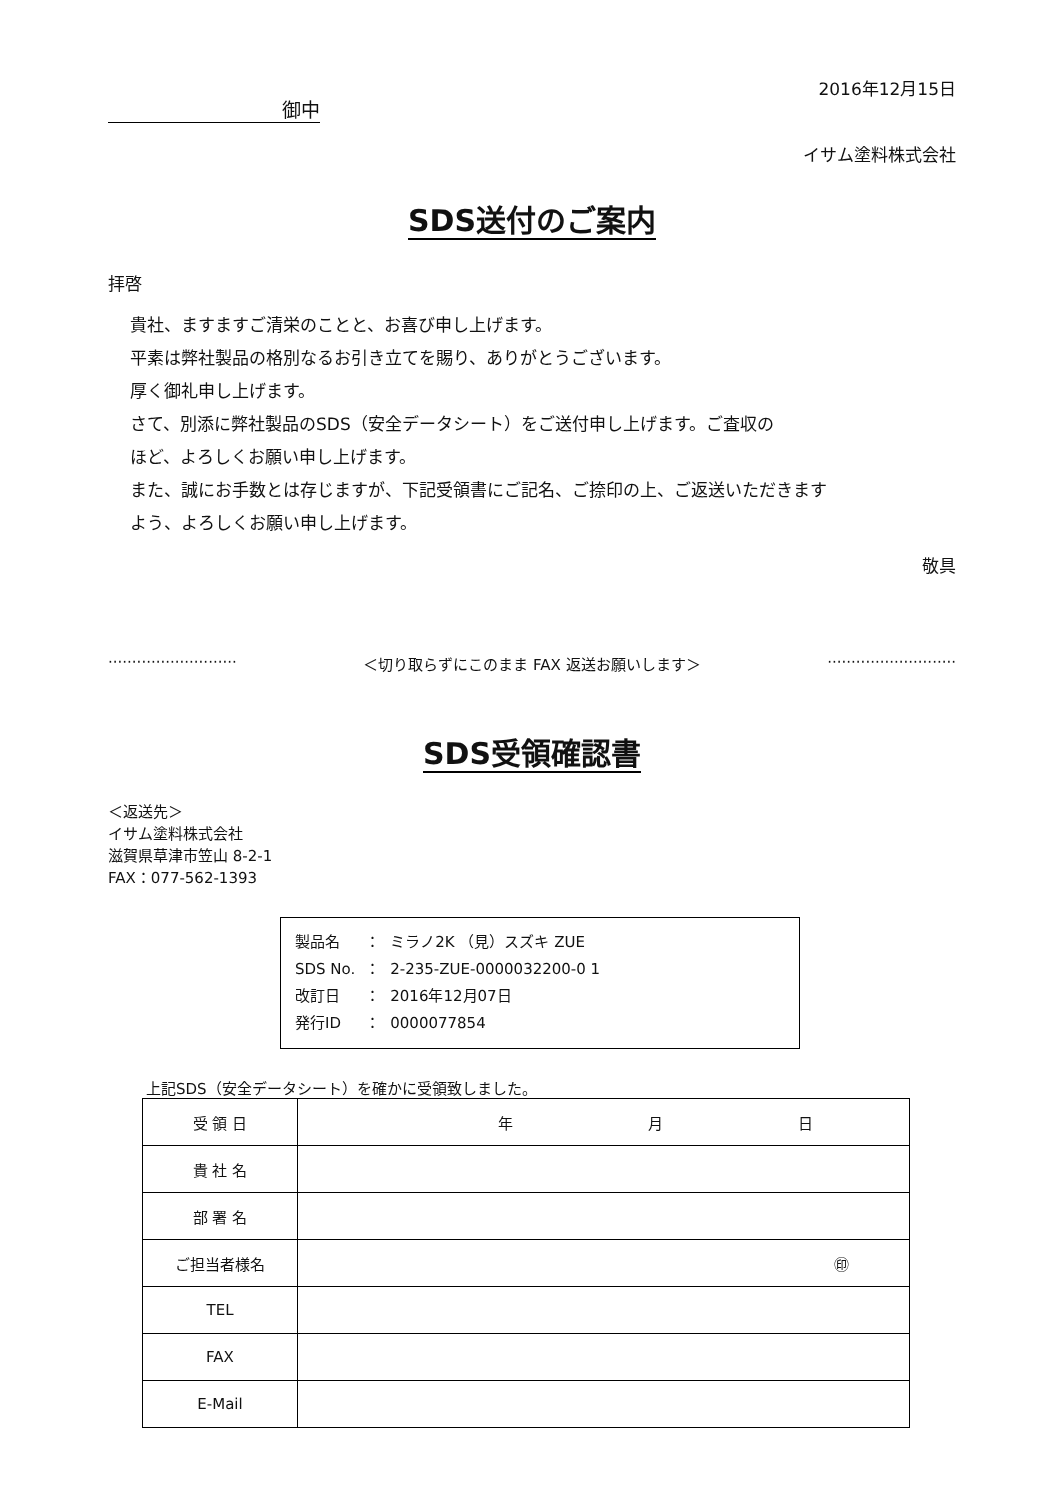2016年12月15日
御中
イサム塗料株式会社
SDS送付のご案内
拝啓
貴社、ますますご清栄のことと、お喜び申し上げます。
平素は弊社製品の格別なるお引き立てを賜り、ありがとうございます。
厚く御礼申し上げます。
さて、別添に弊社製品のSDS（安全データシート）をご送付申し上げます。ご査収の
ほど、よろしくお願い申し上げます。
また、誠にお手数とは存じますが、下記受領書にご記名、ご捺印の上、ご返送いただきます
よう、よろしくお願い申し上げます。
敬具
··························· ＜切り取らずにこのまま FAX 返送お願いします＞ ···························
SDS受領確認書
＜返送先＞
イサム塗料株式会社
滋賀県草津市笠山 8-2-1
FAX：077-562-1393
| 製品名 | ： | ミラノ2K （見）スズキ ZUE |
| SDS No. | ： | 2-235-ZUE-0000032200-0 1 |
| 改訂日 | ： | 2016年12月07日 |
| 発行ID | ： | 0000077854 |
上記SDS（安全データシート）を確かに受領致しました。
| 受 領 日 | 年 月 日 |
| 貴 社 名 | |
| 部 署 名 | |
| ご担当者様名 | ㊞ |
| TEL | |
| FAX | |
| E-Mail | |